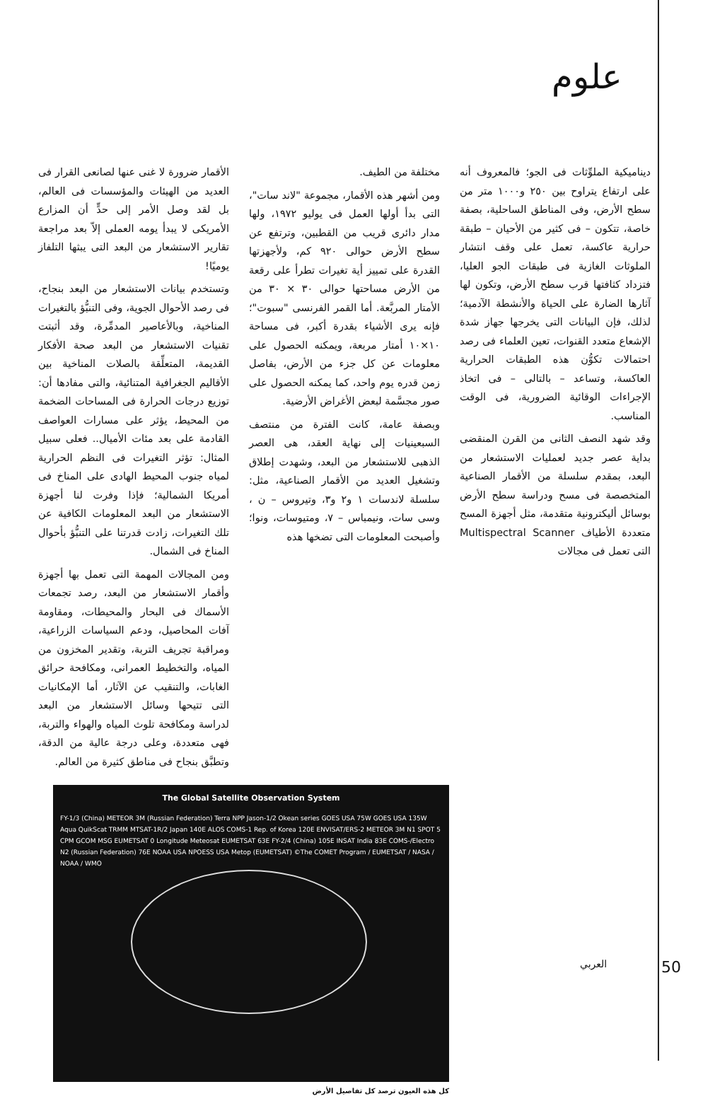علوم
ديناميكية الملوِّثات فى الجو؛ فالمعروف أنه على ارتفاع يتراوح بين ٢٥٠ و١٠٠٠ متر من سطح الأرض، وفى المناطق الساحلية، بصفة خاصة، تتكون – فى كثير من الأحيان – طبقة حرارية عاكسة، تعمل على وقف انتشار الملوثات الغازية فى طبقات الجو العليا، فتزداد كثافتها قرب سطح الأرض، وتكون لها آثارها الضارة على الحياة والأنشطة الآدمية؛ لذلك، فإن البيانات التى يخرجها جهاز شدة الإشعاع متعدد القنوات، تعين العلماء فى رصد احتمالات تكوُّن هذه الطبقات الحرارية العاكسة، وتساعد – بالتالى – فى اتخاذ الإجراءات الوقائية الضرورية، فى الوقت المناسب.
وقد شهد النصف الثانى من القرن المنقضى بداية عصر جديد لعمليات الاستشعار من البعد، بمقدم سلسلة من الأقمار الصناعية المتخصصة فى مسح ودراسة سطح الأرض بوسائل أليكترونية متقدمة، مثل أجهزة المسح متعددة الأطياف Multispectral Scanner التى تعمل فى مجالات
مختلفة من الطيف.
ومن أشهر هذه الأقمار، مجموعة "لاند سات"، التى بدأ أولها العمل فى يوليو ١٩٧٢، ولها مدار دائرى قريب من القطبين، وترتفع عن سطح الأرض حوالى ٩٢٠ كم، ولأجهزتها القدرة على تمييز أية تغيرات تطرأ على رقعة من الأرض مساحتها حوالى ٣٠ × ٣٠ من الأمتار المربَّعة. أما القمر الفرنسى "سبوت"؛ فإنه يرى الأشياء بقدرة أكبر، فى مساحة ١٠×١٠ أمتار مربعة، ويمكنه الحصول على معلومات عن كل جزء من الأرض، بفاصل زمن قدره يوم واحد، كما يمكنه الحصول على صور مجسَّمة لبعض الأغراض الأرضية.
وبصفة عامة، كانت الفترة من منتصف السبعينيات إلى نهاية العقد، هى العصر الذهبى للاستشعار من البعد، وشهدت إطلاق وتشغيل العديد من الأقمار الصناعية، مثل: سلسلة لاندسات ١ و٢ و٣، وتيروس – ن ، وسى سات، ونيمباس – ٧، ومتيوسات، ونوا؛ وأصبحت المعلومات التى تضخها هذه
الأقمار ضرورة لا غنى عنها لصانعى القرار فى العديد من الهيئات والمؤسسات فى العالم، بل لقد وصل الأمر إلى حدٍّ أن المزارع الأمريكى لا يبدأ يومه العملى إلاّ بعد مراجعة تقارير الاستشعار من البعد التى يبثها التلفاز يوميًا!
وتستخدم بيانات الاستشعار من البعد بنجاح، فى رصد الأحوال الجوية، وفى التنبُّؤ بالتغيرات المناخية، وبالأعاصير المدمِّرة، وقد أثبتت تقنيات الاستشعار من البعد صحة الأفكار القديمة، المتعلِّقة بالصلات المناخية بين الأقاليم الجغرافية المتنائية، والتى مفادها أن: توزيع درجات الحرارة فى المساحات الضخمة من المحيط، يؤثر على مسارات العواصف القادمة على بعد مئات الأميال.. فعلى سبيل المثال: تؤثر التغيرات فى النظم الحرارية لمياه جنوب المحيط الهادى على المناخ فى أمريكا الشمالية؛ فإذا وفرت لنا أجهزة الاستشعار من البعد المعلومات الكافية عن تلك التغيرات، زادت قدرتنا على التنبُّؤ بأحوال المناخ فى الشمال.
ومن المجالات المهمة التى تعمل بها أجهزة وأقمار الاستشعار من البعد، رصد تجمعات الأسماك فى البحار والمحيطات، ومقاومة آفات المحاصيل، ودعم السياسات الزراعية، ومراقبة تجريف التربة، وتقدير المخزون من المياه، والتخطيط العمرانى، ومكافحة حرائق الغابات، والتنقيب عن الآثار، أما الإمكانيات التى تتيحها وسائل الاستشعار من البعد لدراسة ومكافحة تلوث المياه والهواء والتربة، فهى متعددة، وعلى درجة عالية من الدقة، وتطبَّق بنجاح فى مناطق كثيرة من العالم.
The Global Satellite Observation System
FY-1/3 (China) METEOR 3M (Russian Federation) Terra NPP Jason-1/2 Okean series GOES USA 75W GOES USA 135W Aqua QuikScat TRMM MTSAT-1R/2 Japan 140E ALOS COMS-1 Rep. of Korea 120E ENVISAT/ERS-2 METEOR 3M N1 SPOT 5 CPM GCOM MSG EUMETSAT 0 Longitude Meteosat EUMETSAT 63E FY-2/4 (China) 105E INSAT India 83E COMS-/Electro N2 (Russian Federation) 76E NOAA USA NPOESS USA Metop (EUMETSAT) ©The COMET Program / EUMETSAT / NASA / NOAA / WMO
كل هذه العيون ترصد كل تفاصيل الأرض
العربي 50